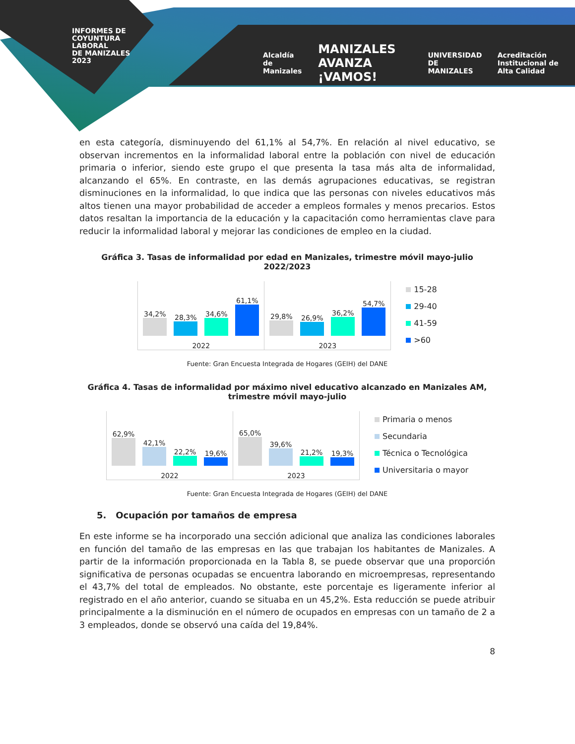INFORMES DE
COYUNTURA
LABORAL
DE MANIZALES
2023
Alcaldía de Manizales MANIZALES AVANZA ¡VAMOS! UNIVERSIDAD DE MANIZALES Acreditación Institucional de Alta Calidad
en esta categoría, disminuyendo del 61,1% al 54,7%. En relación al nivel educativo, se observan incrementos en la informalidad laboral entre la población con nivel de educación primaria o inferior, siendo este grupo el que presenta la tasa más alta de informalidad, alcanzando el 65%. En contraste, en las demás agrupaciones educativas, se registran disminuciones en la informalidad, lo que indica que las personas con niveles educativos más altos tienen una mayor probabilidad de acceder a empleos formales y menos precarios. Estos datos resaltan la importancia de la educación y la capacitación como herramientas clave para reducir la informalidad laboral y mejorar las condiciones de empleo en la ciudad.
Gráfica 3. Tasas de informalidad por edad en Manizales, trimestre móvil mayo-julio 2022/2023
34,2%
28,3%
34,6%
61,1%
2022
29,8%
26,9%
36,2%
54,7%
2023
15-28
29-40
41-59
>60
Fuente: Gran Encuesta Integrada de Hogares (GEIH) del DANE
Gráfica 4. Tasas de informalidad por máximo nivel educativo alcanzado en Manizales AM, trimestre móvil mayo-julio
62,9%
42,1%
22,2%
19,6%
2022
65,0%
39,6%
21,2%
19,3%
2023
Primaria o menos
Secundaria
Técnica o Tecnológica
Universitaria o mayor
Fuente: Gran Encuesta Integrada de Hogares (GEIH) del DANE
5. Ocupación por tamaños de empresa
En este informe se ha incorporado una sección adicional que analiza las condiciones laborales en función del tamaño de las empresas en las que trabajan los habitantes de Manizales. A partir de la información proporcionada en la Tabla 8, se puede observar que una proporción significativa de personas ocupadas se encuentra laborando en microempresas, representando el 43,7% del total de empleados. No obstante, este porcentaje es ligeramente inferior al registrado en el año anterior, cuando se situaba en un 45,2%. Esta reducción se puede atribuir principalmente a la disminución en el número de ocupados en empresas con un tamaño de 2 a 3 empleados, donde se observó una caída del 19,84%.
8